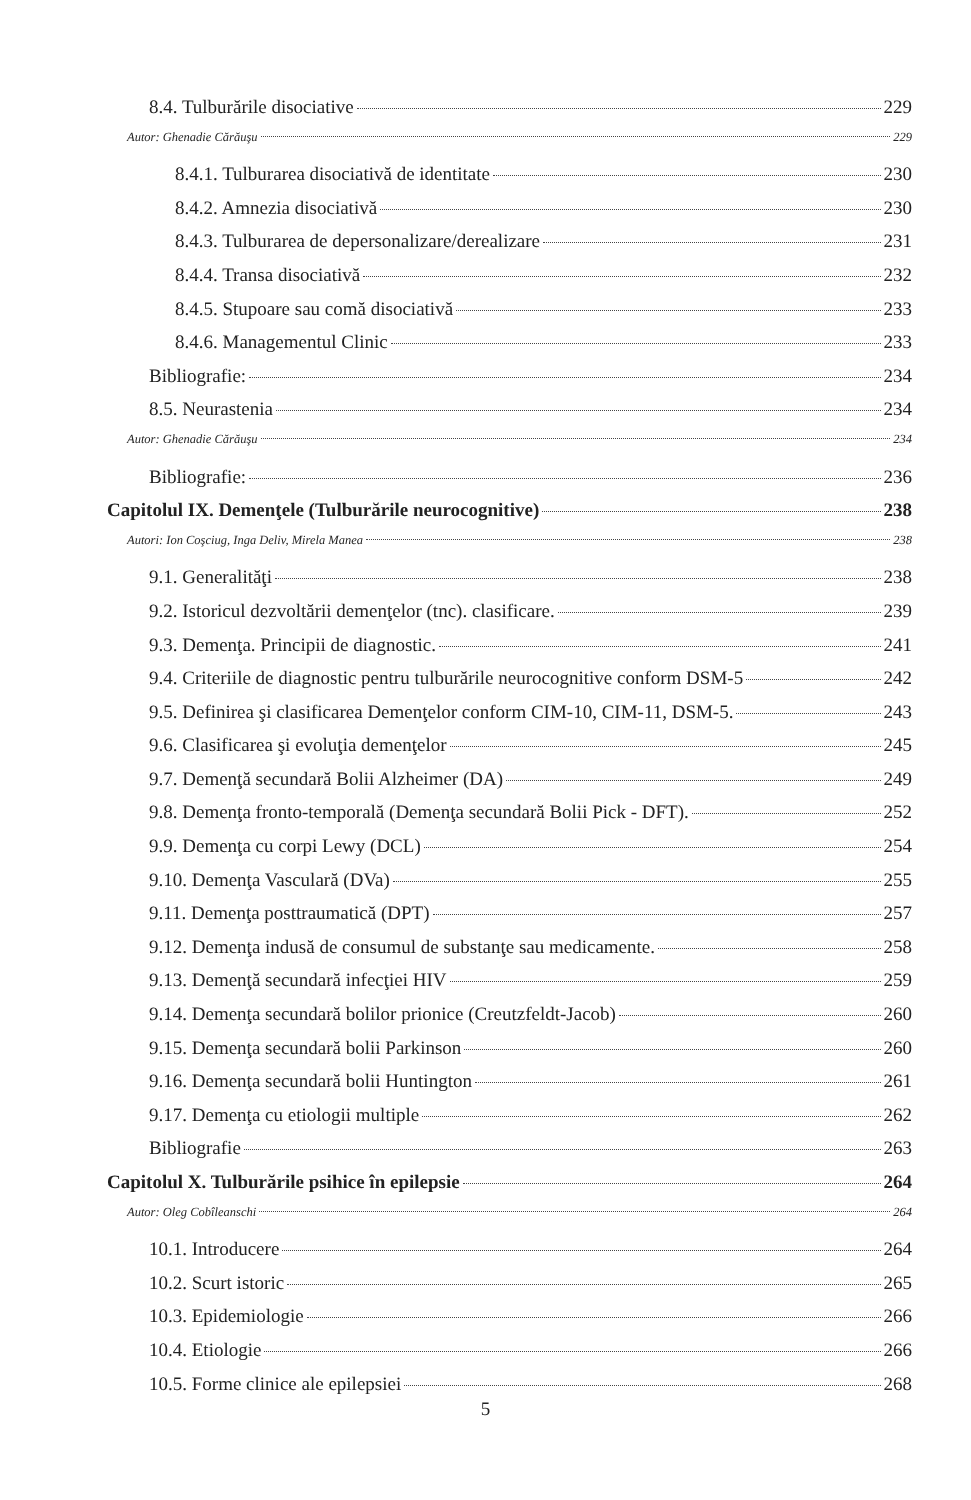8.4. Tulburările disociative 229
Autor: Ghenadie Cărăuşu 229
8.4.1. Tulburarea disociativă de identitate 230
8.4.2. Amnezia disociativă 230
8.4.3. Tulburarea de depersonalizare/derealizare 231
8.4.4. Transa disociativă 232
8.4.5. Stupoare sau comă disociativă 233
8.4.6. Managementul Clinic 233
Bibliografie: 234
8.5. Neurastenia 234
Autor: Ghenadie Cărăuşu 234
Bibliografie: 236
Capitolul IX. Demenţele (Tulburările neurocognitive) 238
Autori: Ion Coşciug, Inga Deliv, Mirela Manea 238
9.1. Generalităţi 238
9.2. Istoricul dezvoltării demenţelor (tnc). clasificare. 239
9.3. Demenţa. Principii de diagnostic. 241
9.4. Criteriile de diagnostic pentru tulburările neurocognitive conform DSM-5 242
9.5. Definirea şi clasificarea Demenţelor conform CIM-10, CIM-11, DSM-5. 243
9.6. Clasificarea şi evoluţia demenţelor 245
9.7. Demenţă secundară Bolii Alzheimer (DA) 249
9.8. Demenţa fronto-temporală (Demenţa secundară Bolii Pick - DFT). 252
9.9. Demenţa cu corpi Lewy (DCL) 254
9.10. Demenţa Vasculară (DVa) 255
9.11. Demenţa posttraumatică (DPT) 257
9.12. Demenţa indusă de consumul de substanţe sau medicamente. 258
9.13. Demenţă secundară infecţiei HIV 259
9.14. Demenţa secundară bolilor prionice (Creutzfeldt-Jacob) 260
9.15. Demenţa secundară bolii Parkinson 260
9.16. Demenţa secundară bolii Huntington 261
9.17. Demenţa cu etiologii multiple 262
Bibliografie 263
Capitolul X. Tulburările psihice în epilepsie 264
Autor: Oleg Cobîleanschi 264
10.1. Introducere 264
10.2. Scurt istoric 265
10.3. Epidemiologie 266
10.4. Etiologie 266
10.5. Forme clinice ale epilepsiei 268
5